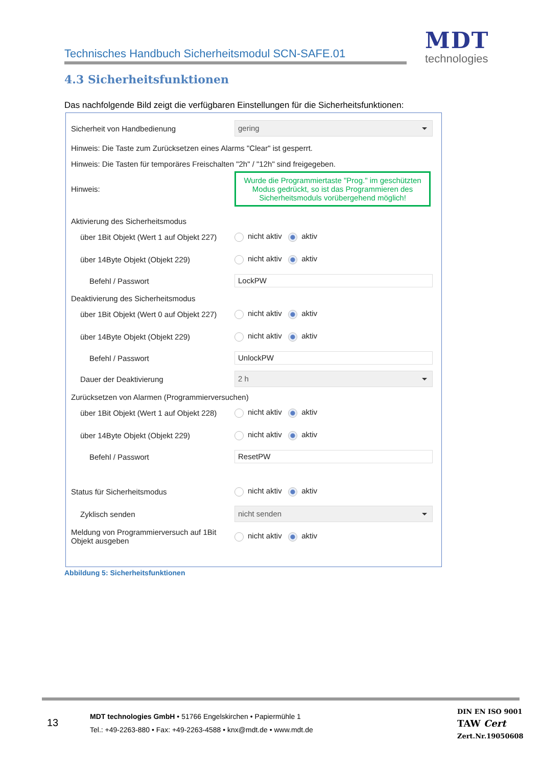Technisches Handbuch Sicherheitsmodul SCN-SAFE.01
MDT
technologies
4.3 Sicherheitsfunktionen
Das nachfolgende Bild zeigt die verfügbaren Einstellungen für die Sicherheitsfunktionen:
Sicherheit von Handbedienung
gering
Hinweis: Die Taste zum Zurücksetzen eines Alarms "Clear" ist gesperrt.
Hinweis: Die Tasten für temporäres Freischalten "2h" / "12h" sind freigegeben.
Hinweis:
Wurde die Programmiertaste "Prog." im geschützten Modus gedrückt, so ist das Programmieren des Sicherheitsmoduls vorübergehend möglich!
Aktivierung des Sicherheitsmodus
über 1Bit Objekt (Wert 1 auf Objekt 227)
nicht aktiv aktiv
über 14Byte Objekt (Objekt 229) nicht aktiv aktiv
Befehl / Passwort
LockPW
Deaktivierung des Sicherheitsmodus
über 1Bit Objekt (Wert 0 auf Objekt 227)
nicht aktiv aktiv
über 14Byte Objekt (Objekt 229) nicht aktiv aktiv
Befehl / Passwort
UnlockPW
Dauer der Deaktivierung
2 h
Zurücksetzen von Alarmen (Programmierversuchen)
über 1Bit Objekt (Wert 1 auf Objekt 228)
nicht aktiv aktiv
über 14Byte Objekt (Objekt 229) nicht aktiv aktiv
Befehl / Passwort
ResetPW
Status für Sicherheitsmodus nicht aktiv aktiv
Zyklisch senden
nicht senden
Meldung von Programmierversuch auf 1Bit Objekt ausgeben
nicht aktiv aktiv
Abbildung 5: Sicherheitsfunktionen
13
MDT technologies GmbH • 51766 Engelskirchen • Papiermühle 1
Tel.: +49-2263-880 • Fax: +49-2263-4588 • knx@mdt.de • www.mdt.de
DIN EN ISO 9001
TAW Cert
Zert.Nr.19050608